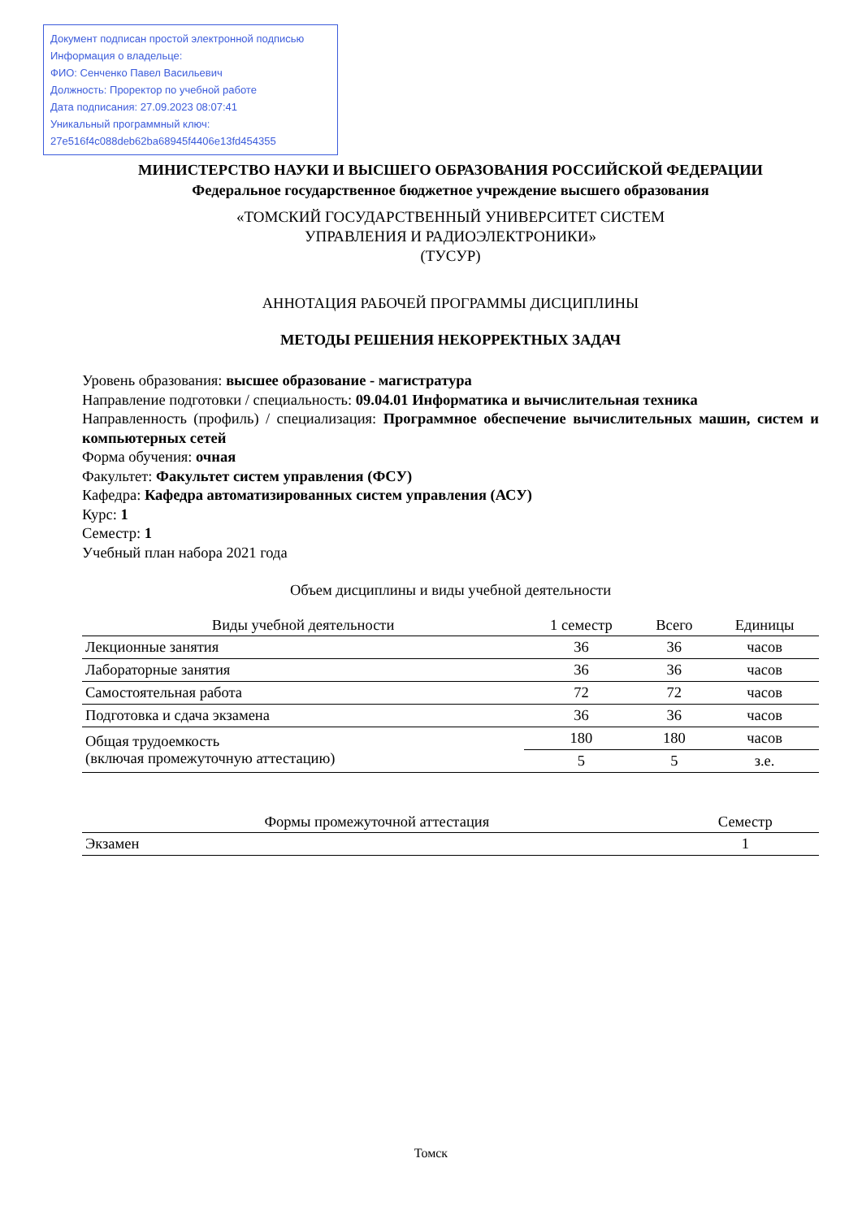Документ подписан простой электронной подписью
Информация о владельце:
ФИО: Сенченко Павел Васильевич
Должность: Проректор по учебной работе
Дата подписания: 27.09.2023 08:07:41
Уникальный программный ключ:
27e516f4c088deb62ba68945f4406e13fd454355
МИНИСТЕРСТВО НАУКИ И ВЫСШЕГО ОБРАЗОВАНИЯ РОССИЙСКОЙ ФЕДЕРАЦИИ
Федеральное государственное бюджетное учреждение высшего образования
«ТОМСКИЙ ГОСУДАРСТВЕННЫЙ УНИВЕРСИТЕТ СИСТЕМ
УПРАВЛЕНИЯ И РАДИОЭЛЕКТРОНИКИ»
(ТУСУР)
АННОТАЦИЯ РАБОЧЕЙ ПРОГРАММЫ ДИСЦИПЛИНЫ
МЕТОДЫ РЕШЕНИЯ НЕКОРРЕКТНЫХ ЗАДАЧ
Уровень образования: высшее образование - магистратура
Направление подготовки / специальность: 09.04.01 Информатика и вычислительная техника
Направленность (профиль) / специализация: Программное обеспечение вычислительных машин, систем и компьютерных сетей
Форма обучения: очная
Факультет: Факультет систем управления (ФСУ)
Кафедра: Кафедра автоматизированных систем управления (АСУ)
Курс: 1
Семестр: 1
Учебный план набора 2021 года
Объем дисциплины и виды учебной деятельности
| Виды учебной деятельности | 1 семестр | Всего | Единицы |
| --- | --- | --- | --- |
| Лекционные занятия | 36 | 36 | часов |
| Лабораторные занятия | 36 | 36 | часов |
| Самостоятельная работа | 72 | 72 | часов |
| Подготовка и сдача экзамена | 36 | 36 | часов |
| Общая трудоемкость (включая промежуточную аттестацию) | 180 | 180 | часов |
| | 5 | 5 | з.е. |
| Формы промежуточной аттестация | Семестр |
| --- | --- |
| Экзамен | 1 |
Томск